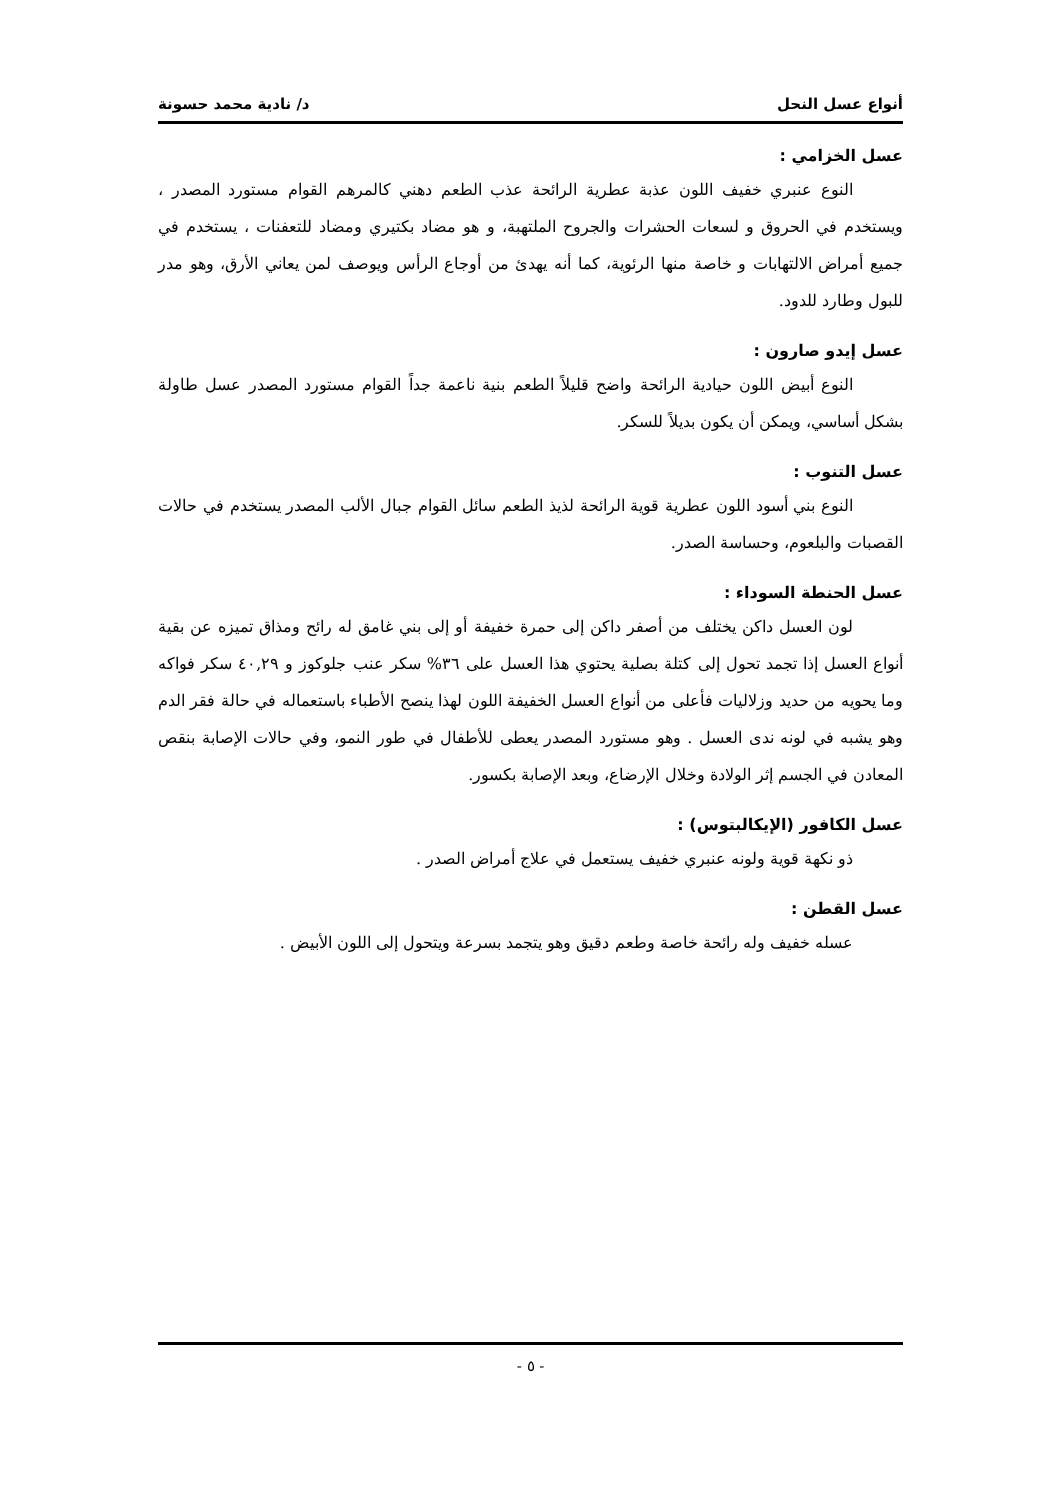أنواع عسل النحل د/ نادية محمد حسونة
عسل الخزامي :
النوع عنبري خفيف اللون عذبة عطرية الرائحة عذب الطعم دهني كالمرهم القوام مستورد المصدر ، ويستخدم في الحروق و لسعات الحشرات والجروح الملتهبة، و هو مضاد بكتيري ومضاد للتعفنات ، يستخدم في جميع أمراض الالتهابات و خاصة منها الرئوية، كما أنه يهدئ من أوجاع الرأس ويوصف لمن يعاني الأرق، وهو مدر للبول وطارد للدود.
عسل إيدو صارون :
النوع أبيض اللون حيادية الرائحة واضح قليلاً الطعم بنية ناعمة جداً القوام مستورد المصدر عسل طاولة بشكل أساسي، ويمكن أن يكون بديلاً للسكر.
عسل التنوب :
النوع بني أسود اللون عطرية قوية الرائحة لذيذ الطعم سائل القوام جبال الألب المصدر يستخدم في حالات القصبات والبلعوم، وحساسة الصدر.
عسل الحنطة السوداء :
لون العسل داكن يختلف من أصفر داكن إلى حمرة خفيفة أو إلى بني غامق له رائح ومذاق تميزه عن بقية أنواع العسل إذا تجمد تحول إلى كتلة بصلية يحتوي هذا العسل على ٣٦% سكر عنب جلوكوز و ٤٠,٢٩ سكر فواكه وما يحويه من حديد وزلاليات فأعلى من أنواع العسل الخفيفة اللون لهذا ينصح الأطباء باستعماله في حالة فقر الدم وهو يشبه في لونه ندى العسل . وهو مستورد المصدر يعطى للأطفال في طور النمو، وفي حالات الإصابة بنقص المعادن في الجسم إثر الولادة وخلال الإرضاع، وبعد الإصابة بكسور.
عسل الكافور (الإيكالبتوس) :
ذو نكهة قوية ولونه عنبري خفيف يستعمل في علاج أمراض الصدر .
عسل القطن :
عسله خفيف وله رائحة خاصة وطعم دقيق وهو يتجمد بسرعة ويتحول إلى اللون الأبيض .
- ٥ -